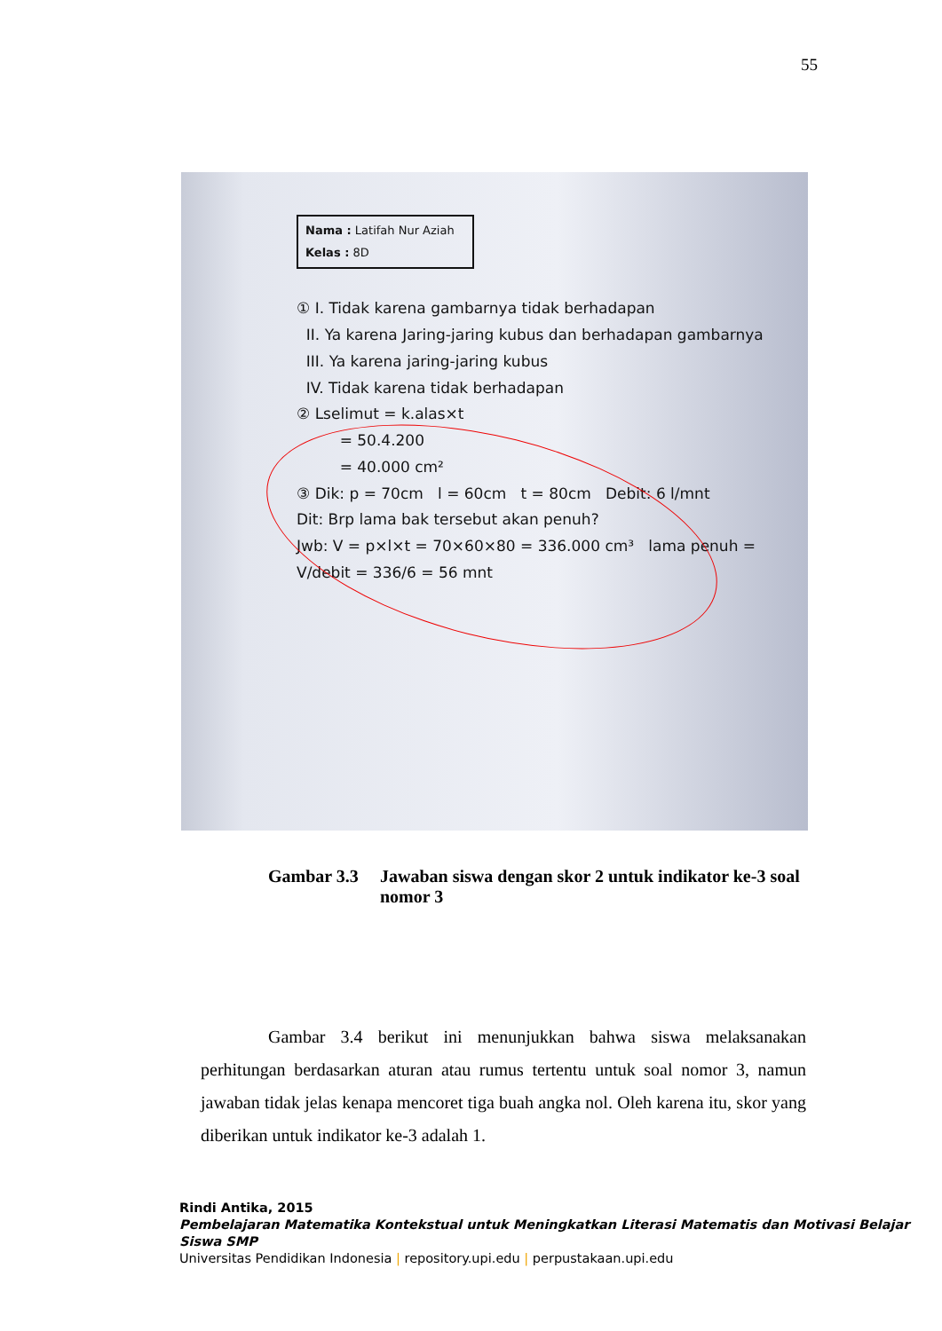55
Nama : Latifah Nur Aziah
Kelas : 8D
① I. Tidak karena gambarnya tidak berhadapan
II. Ya karena Jaring-jaring kubus dan berhadapan gambarnya
III. Ya karena jaring-jaring kubus
IV. Tidak karena tidak berhadapan
② Lselimut = k.alas×t
= 50.4.200
= 40.000 cm²
③ Dik: p = 70cm l = 60cm t = 80cm Debit: 6 l/mnt
Dit: Brp lama bak tersebut akan penuh?
Jwb: V = p×l×t = 70×60×80 = 336.000 cm³ lama penuh = V/debit = 336/6 = 56 mnt
Gambar 3.3 Jawaban siswa dengan skor 2 untuk indikator ke-3 soal nomor 3
Gambar 3.4 berikut ini menunjukkan bahwa siswa melaksanakan perhitungan berdasarkan aturan atau rumus tertentu untuk soal nomor 3, namun jawaban tidak jelas kenapa mencoret tiga buah angka nol. Oleh karena itu, skor yang diberikan untuk indikator ke-3 adalah 1.
Rindi Antika, 2015
Pembelajaran Matematika Kontekstual untuk Meningkatkan Literasi Matematis dan Motivasi Belajar Siswa SMP
Universitas Pendidikan Indonesia | repository.upi.edu | perpustakaan.upi.edu